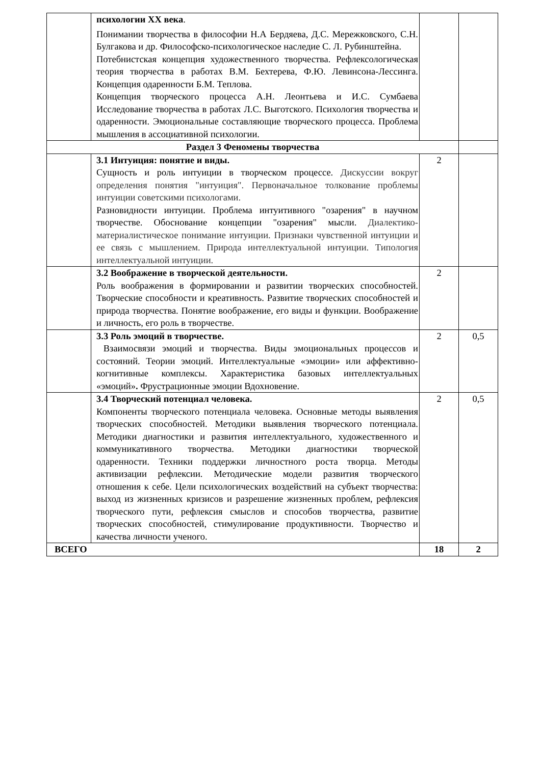| | психологии XX века . Понимании творчества в философии Н.А Бердяева, Д.С. Мережковского, С.Н. Булгакова и др. Философско-психологическое наследие С. Л. Рубинштейна. Потебнистская концепция художественного творчества. Рефлексологическая теория творчества в работах В.М. Бехтерева, Ф.Ю. Левинсона-Лессинга. Концепция одаренности Б.М. Теплова. Концепция творческого процесса А.Н. Леонтьева и И.С. Сумбаева Исследование творчества в работах Л.С. Выготского. Психология творчества и одаренности. Эмоциональные составляющие творческого процесса. Проблема мышления в ассоциативной психологии. | | |
| Раздел 3 Феномены творчества | | | |
| | 3.1 Интуиция: понятие и виды. Сущность и роль интуиции в творческом процессе. Дискуссии вокруг определения понятия "интуиция". Первоначальное толкование проблемы интуиции советскими психологами. Разновидности интуиции. Проблема интуитивного "озарения" в научном творчестве. Обоснование концепции "озарения" мысли. Диалектико-материалистическое понимание интуиции. Признаки чувственной интуиции и ее связь с мышлением. Природа интеллектуальной интуиции. Типология интеллектуальной интуиции. | 2 | |
| | 3.2 Воображение в творческой деятельности. Роль воображения в формировании и развитии творческих способностей. Творческие способности и креативность. Развитие творческих способностей и природа творчества. Понятие воображение, его виды и функции. Воображение и личность, его роль в творчестве. | 2 | |
| | 3.3 Роль эмоций в творчестве. Взаимосвязи эмоций и творчества. Виды эмоциональных процессов и состояний. Теории эмоций. Интеллектуальные «эмоции» или аффективно-когнитивные комплексы. Характеристика базовых интеллектуальных «эмоций» . Фрустрационные эмоции Вдохновение. | 2 | 0,5 |
| | 3.4 Творческий потенциал человека. Компоненты творческого потенциала человека. Основные методы выявления творческих способностей. Методики выявления творческого потенциала. Методики диагностики и развития интеллектуального, художественного и коммуникативного творчества. Методики диагностики творческой одаренности. Техники поддержки личностного роста творца. Методы активизации рефлексии. Методические модели развития творческого отношения к себе. Цели психологических воздействий на субъект творчества: выход из жизненных кризисов и разрешение жизненных проблем, рефлексия творческого пути, рефлексия смыслов и способов творчества, развитие творческих способностей, стимулирование продуктивности. Творчество и качества личности ученого. | 2 | 0,5 |
| ВСЕГО | | 18 | 2 |